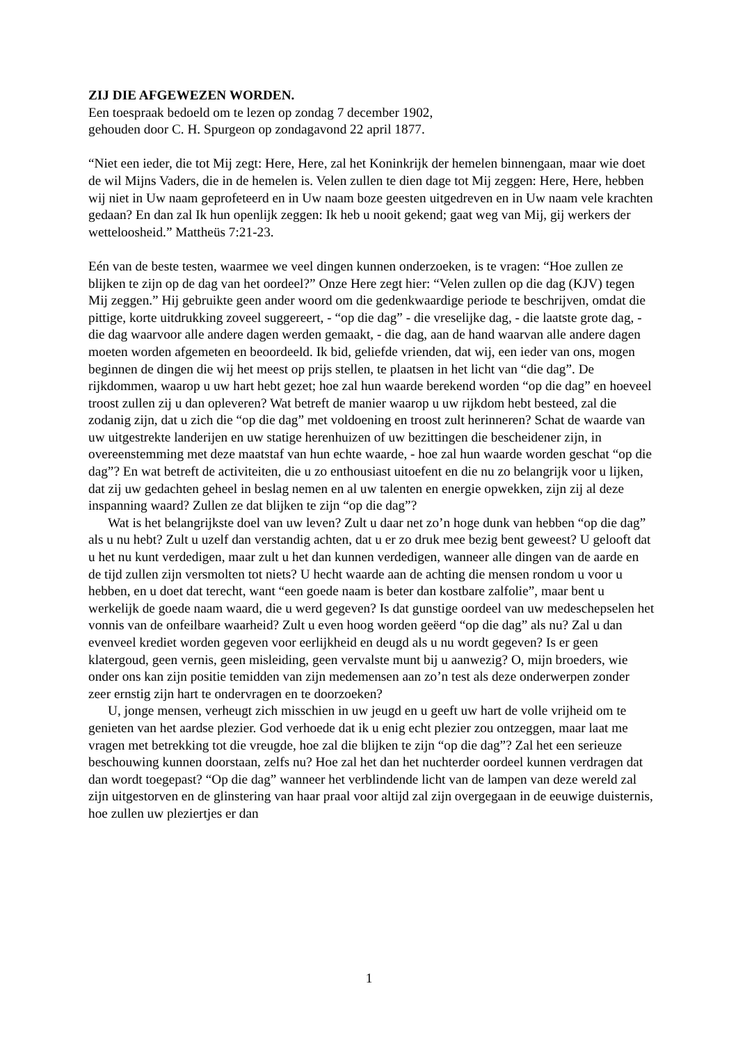ZIJ DIE AFGEWEZEN WORDEN.
Een toespraak bedoeld om te lezen op zondag 7 december 1902,
gehouden door C. H. Spurgeon op zondagavond 22 april 1877.
“Niet een ieder, die tot Mij zegt: Here, Here, zal het Koninkrijk der hemelen binnengaan, maar wie doet de wil Mijns Vaders, die in de hemelen is. Velen zullen te dien dage tot Mij zeggen: Here, Here, hebben wij niet in Uw naam geprofeteerd en in Uw naam boze geesten uitgedreven en in Uw naam vele krachten gedaan? En dan zal Ik hun openlijk zeggen: Ik heb u nooit gekend; gaat weg van Mij, gij werkers der wetteloosheid.” Mattheüs 7:21-23.
Eén van de beste testen, waarmee we veel dingen kunnen onderzoeken, is te vragen: “Hoe zullen ze blijken te zijn op de dag van het oordeel?” Onze Here zegt hier: “Velen zullen op die dag (KJV) tegen Mij zeggen.” Hij gebruikte geen ander woord om die gedenkwaardige periode te beschrijven, omdat die pittige, korte uitdrukking zoveel suggereert, - “op die dag” - die vreselijke dag, - die laatste grote dag, - die dag waarvoor alle andere dagen werden gemaakt, - die dag, aan de hand waarvan alle andere dagen moeten worden afgemeten en beoordeeld. Ik bid, geliefde vrienden, dat wij, een ieder van ons, mogen beginnen de dingen die wij het meest op prijs stellen, te plaatsen in het licht van “die dag”. De rijkdommen, waarop u uw hart hebt gezet; hoe zal hun waarde berekend worden “op die dag” en hoeveel troost zullen zij u dan opleveren? Wat betreft de manier waarop u uw rijkdom hebt besteed, zal die zodanig zijn, dat u zich die “op die dag” met voldoening en troost zult herinneren? Schat de waarde van uw uitgestrekte landerijen en uw statige herenhuizen of uw bezittingen die bescheidener zijn, in overeenstemming met deze maatstaf van hun echte waarde, - hoe zal hun waarde worden geschat “op die dag”? En wat betreft de activiteiten, die u zo enthousiast uitoefent en die nu zo belangrijk voor u lijken, dat zij uw gedachten geheel in beslag nemen en al uw talenten en energie opwekken, zijn zij al deze inspanning waard? Zullen ze dat blijken te zijn “op die dag”?
Wat is het belangrijkste doel van uw leven? Zult u daar net zo’n hoge dunk van hebben “op die dag” als u nu hebt? Zult u uzelf dan verstandig achten, dat u er zo druk mee bezig bent geweest? U gelooft dat u het nu kunt verdedigen, maar zult u het dan kunnen verdedigen, wanneer alle dingen van de aarde en de tijd zullen zijn versmolten tot niets? U hecht waarde aan de achting die mensen rondom u voor u hebben, en u doet dat terecht, want “een goede naam is beter dan kostbare zalfolie”, maar bent u werkelijk de goede naam waard, die u werd gegeven? Is dat gunstige oordeel van uw medeschepselen het vonnis van de onfeilbare waarheid? Zult u even hoog worden geëerd “op die dag” als nu? Zal u dan evenveel krediet worden gegeven voor eerlijkheid en deugd als u nu wordt gegeven? Is er geen klatergoud, geen vernis, geen misleiding, geen vervalste munt bij u aanwezig? O, mijn broeders, wie onder ons kan zijn positie temidden van zijn medemensen aan zo’n test als deze onderwerpen zonder zeer ernstig zijn hart te ondervragen en te doorzoeken?
U, jonge mensen, verheugt zich misschien in uw jeugd en u geeft uw hart de volle vrijheid om te genieten van het aardse plezier. God verhoede dat ik u enig echt plezier zou ontzeggen, maar laat me vragen met betrekking tot die vreugde, hoe zal die blijken te zijn “op die dag”? Zal het een serieuze beschouwing kunnen doorstaan, zelfs nu? Hoe zal het dan het nuchterder oordeel kunnen verdragen dat dan wordt toegepast? “Op die dag” wanneer het verblindende licht van de lampen van deze wereld zal zijn uitgestorven en de glinstering van haar praal voor altijd zal zijn overgegaan in de eeuwige duisternis, hoe zullen uw pleziertjes er dan
1